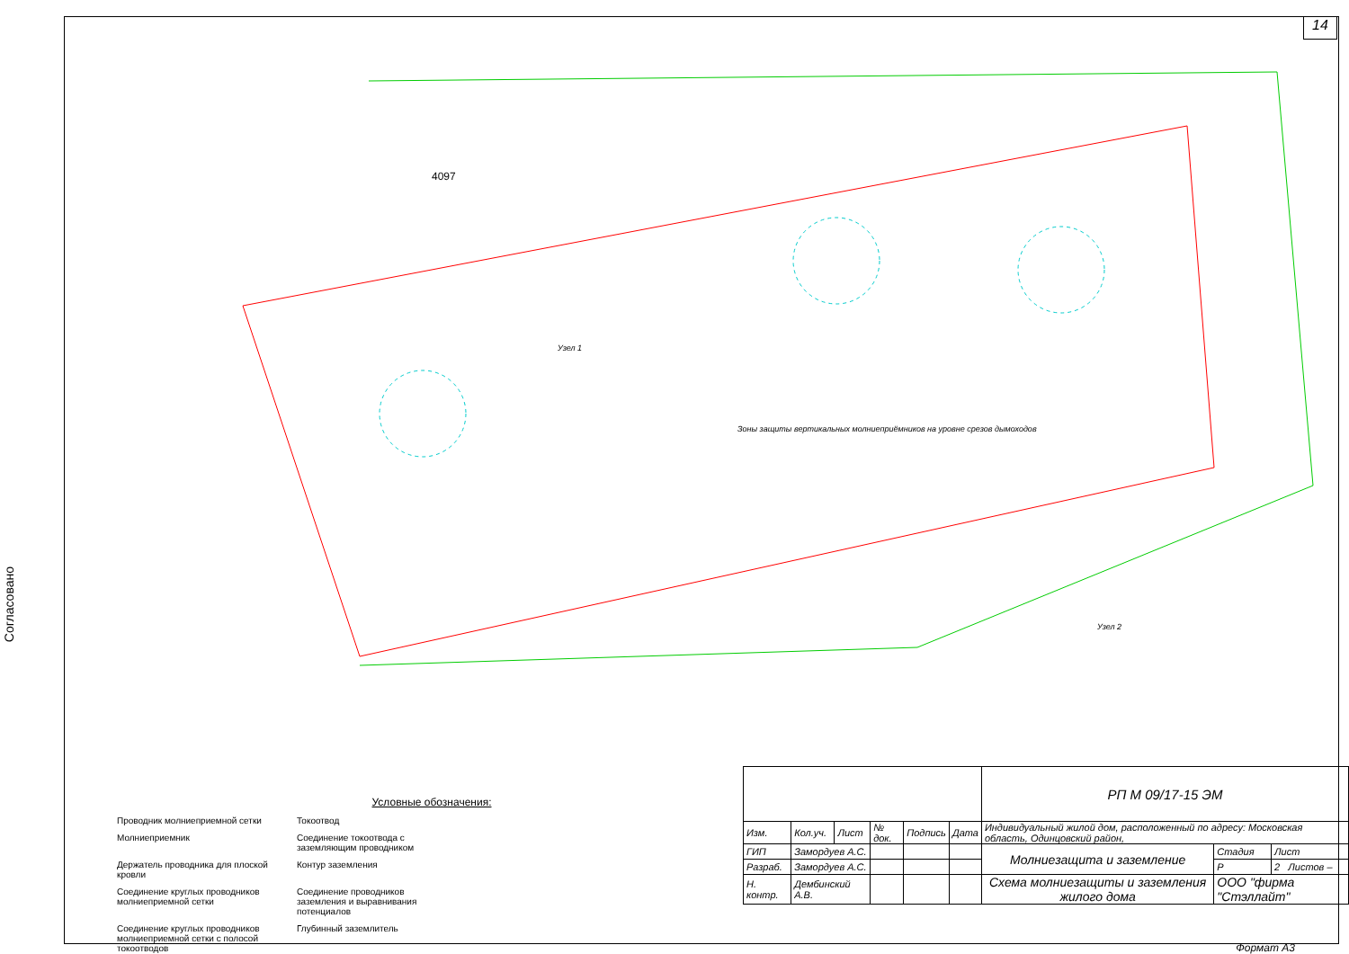14
Согласовано
4097
Зоны защиты вертикальных молниеприёмников на уровне срезов дымоходов
Узел 1
Узел 2
Условные обозначения:
Проводник молниеприемной сетки
Токоотвод
Молниеприемник
Соединение токоотвода с заземляющим проводником
Держатель проводника для плоской кровли
Контур заземления
Соединение круглых проводников молниеприемной сетки
Соединение проводников заземления и выравнивания потенциалов
Соединение круглых проводников молниеприемной сетки с полосой токоотводов
Глубинный заземлитель
| | | | | | | РП М 09/17-15 ЭМ | | |
| Изм. | Кол.уч. | Лист | № док. | Подпись | Дата | Индивидуальный жилой дом, расположенный по адресу: Московская область, Одинцовский район, | | |
| ГИП | Замордуев А.С. | | | | | Молниезащита и заземление | Стадия | Лист |
| Разраб. | Замордуев А.С. | | | | | | Р | 2 Листов – |
| Н. контр. | Дембинский А.В. | | | | | Схема молниезащиты и заземления жилого дома | ООО "фирма "Стэллайт" | |
Формат А3